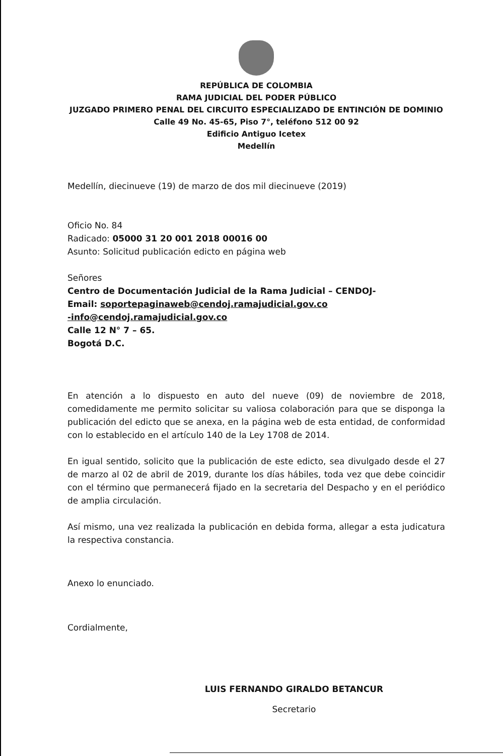REPÚBLICA DE COLOMBIA
RAMA JUDICIAL DEL PODER PÚBLICO
JUZGADO PRIMERO PENAL DEL CIRCUITO ESPECIALIZADO DE ENTINCIÓN DE DOMINIO
Calle 49 No. 45-65, Piso 7°, teléfono 512 00 92
Edificio Antiguo Icetex
Medellín
Medellín, diecinueve (19) de marzo de dos mil diecinueve (2019)
Oficio No. 84
Radicado: 05000 31 20 001 2018 00016 00
Asunto: Solicitud publicación edicto en página web
Señores
Centro de Documentación Judicial de la Rama Judicial – CENDOJ-
Email: soportepaginaweb@cendoj.ramajudicial.gov.co
-info@cendoj.ramajudicial.gov.co
Calle 12 N° 7 – 65.
Bogotá D.C.
En atención a lo dispuesto en auto del nueve (09) de noviembre de 2018, comedidamente me permito solicitar su valiosa colaboración para que se disponga la publicación del edicto que se anexa, en la página web de esta entidad, de conformidad con lo establecido en el artículo 140 de la Ley 1708 de 2014.
En igual sentido, solicito que la publicación de este edicto, sea divulgado desde el 27 de marzo al 02 de abril de 2019, durante los días hábiles, toda vez que debe coincidir con el término que permanecerá fijado en la secretaria del Despacho y en el periódico de amplia circulación.
Así mismo, una vez realizada la publicación en debida forma, allegar a esta judicatura la respectiva constancia.
Anexo lo enunciado.
Cordialmente,
LUIS FERNANDO GIRALDO BETANCUR
Secretario